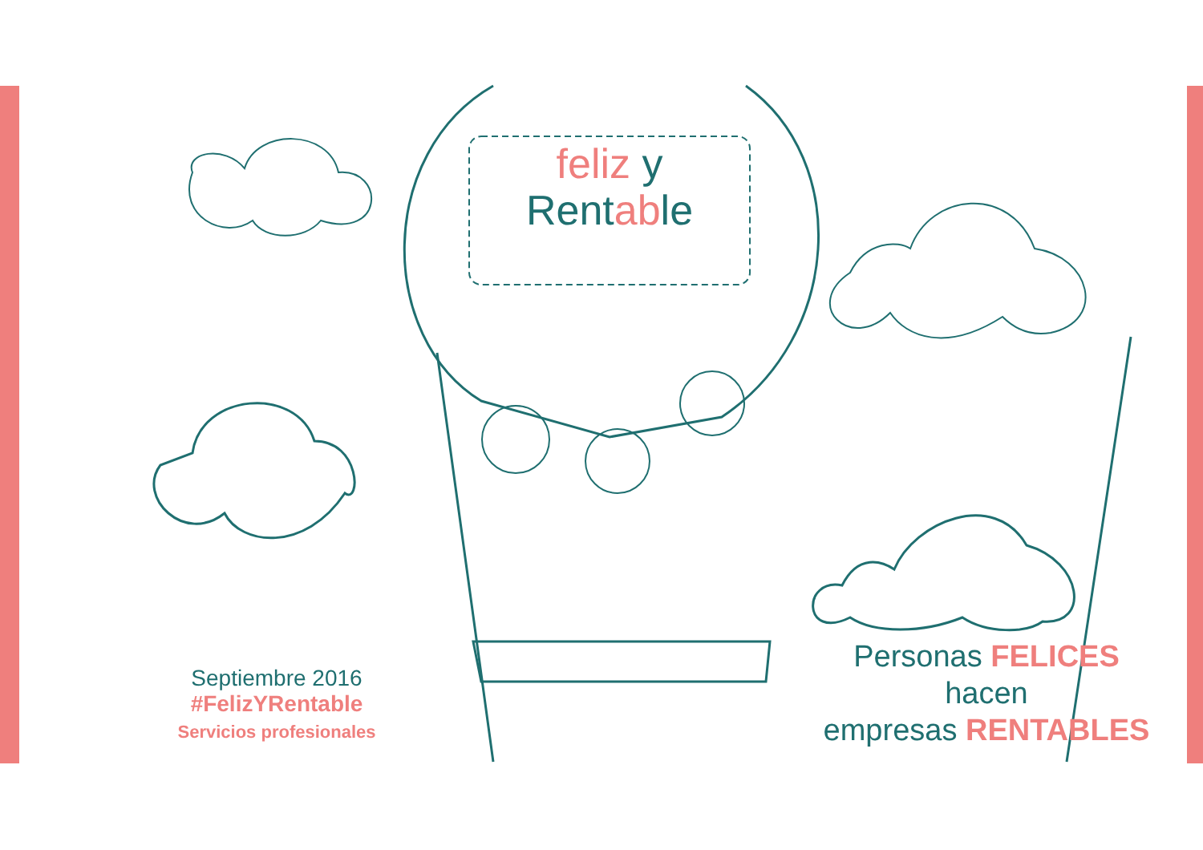feliz y
Rent ab le
Septiembre 2016
#FelizYRentable
Servicios profesionales
Personas FELICES
hacen
empresas RENTABLES